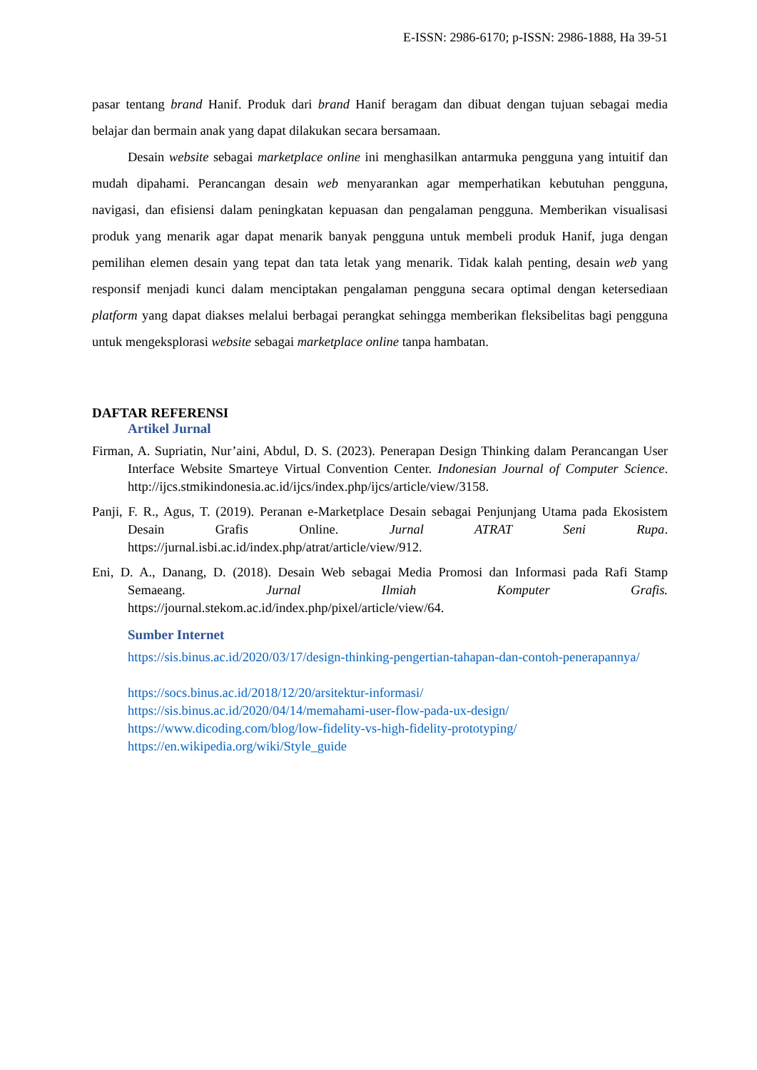E-ISSN: 2986-6170; p-ISSN: 2986-1888, Ha 39-51
pasar tentang brand Hanif. Produk dari brand Hanif beragam dan dibuat dengan tujuan sebagai media belajar dan bermain anak yang dapat dilakukan secara bersamaan.
Desain website sebagai marketplace online ini menghasilkan antarmuka pengguna yang intuitif dan mudah dipahami. Perancangan desain web menyarankan agar memperhatikan kebutuhan pengguna, navigasi, dan efisiensi dalam peningkatan kepuasan dan pengalaman pengguna. Memberikan visualisasi produk yang menarik agar dapat menarik banyak pengguna untuk membeli produk Hanif, juga dengan pemilihan elemen desain yang tepat dan tata letak yang menarik. Tidak kalah penting, desain web yang responsif menjadi kunci dalam menciptakan pengalaman pengguna secara optimal dengan ketersediaan platform yang dapat diakses melalui berbagai perangkat sehingga memberikan fleksibelitas bagi pengguna untuk mengeksplorasi website sebagai marketplace online tanpa hambatan.
DAFTAR REFERENSI
Artikel Jurnal
Firman, A. Supriatin, Nur’aini, Abdul, D. S. (2023). Penerapan Design Thinking dalam Perancangan User Interface Website Smarteye Virtual Convention Center. Indonesian Journal of Computer Science. http://ijcs.stmikindonesia.ac.id/ijcs/index.php/ijcs/article/view/3158.
Panji, F. R., Agus, T. (2019). Peranan e-Marketplace Desain sebagai Penjunjang Utama pada Ekosistem Desain Grafis Online. Jurnal ATRAT Seni Rupa. https://jurnal.isbi.ac.id/index.php/atrat/article/view/912.
Eni, D. A., Danang, D. (2018). Desain Web sebagai Media Promosi dan Informasi pada Rafi Stamp Semaeang. Jurnal Ilmiah Komputer Grafis. https://journal.stekom.ac.id/index.php/pixel/article/view/64.
Sumber Internet
https://sis.binus.ac.id/2020/03/17/design-thinking-pengertian-tahapan-dan-contoh-penerapannya/
https://socs.binus.ac.id/2018/12/20/arsitektur-informasi/
https://sis.binus.ac.id/2020/04/14/memahami-user-flow-pada-ux-design/
https://www.dicoding.com/blog/low-fidelity-vs-high-fidelity-prototyping/
https://en.wikipedia.org/wiki/Style_guide